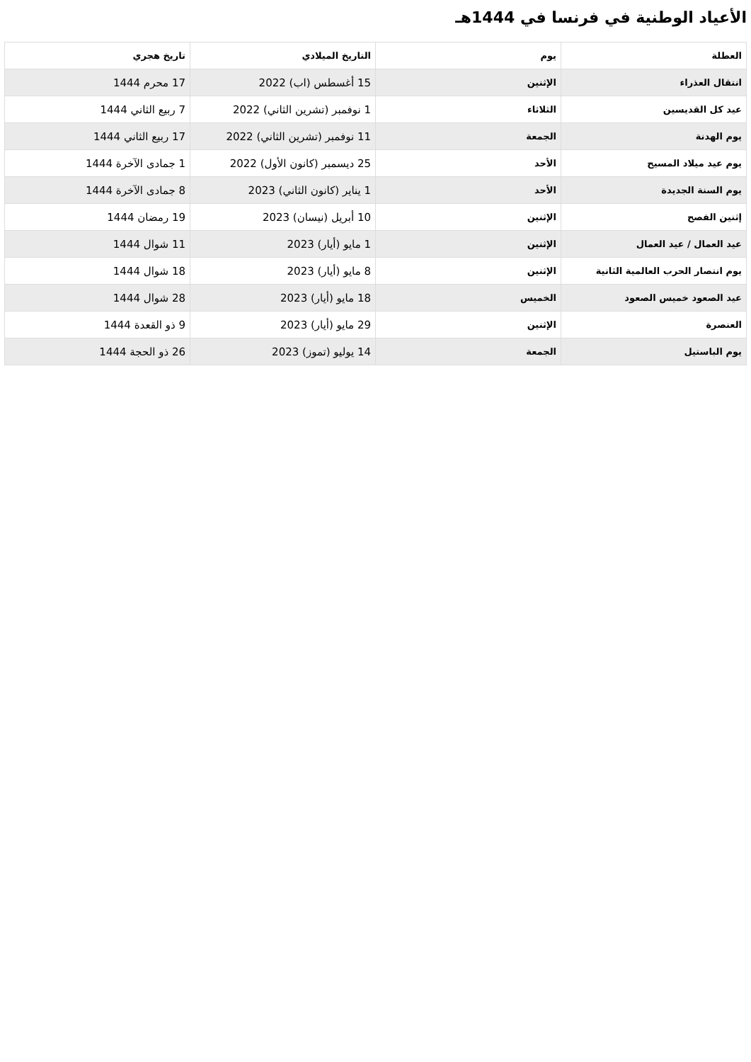الأعياد الوطنية في فرنسا في 1444هـ
| العطلة | يوم | التاريخ الميلادي | تاريخ هجري |
| --- | --- | --- | --- |
| انتقال العذراء | الإثنين | 15 أغسطس (اب) 2022 | 17 محرم 1444 |
| عيد كل القديسين | الثلاثاء | 1 نوفمبر (تشرين الثاني) 2022 | 7 ربيع الثاني 1444 |
| يوم الهدنة | الجمعة | 11 نوفمبر (تشرين الثاني) 2022 | 17 ربيع الثاني 1444 |
| يوم عيد ميلاد المسيح | الأحد | 25 ديسمبر (كانون الأول) 2022 | 1 جمادى الآخرة 1444 |
| يوم السنة الجديدة | الأحد | 1 يناير (كانون الثاني) 2023 | 8 جمادى الآخرة 1444 |
| إثنين الفصح | الإثنين | 10 أبريل (نيسان) 2023 | 19 رمضان 1444 |
| عيد العمال / عيد العمال | الإثنين | 1 مايو (أيار) 2023 | 11 شوال 1444 |
| يوم انتصار الحرب العالمية الثانية | الإثنين | 8 مايو (أيار) 2023 | 18 شوال 1444 |
| عيد الصعود خميس الصعود | الخميس | 18 مايو (أيار) 2023 | 28 شوال 1444 |
| العنصرة | الإثنين | 29 مايو (أيار) 2023 | 9 ذو القعدة 1444 |
| يوم الباستيل | الجمعة | 14 يوليو (تموز) 2023 | 26 ذو الحجة 1444 |